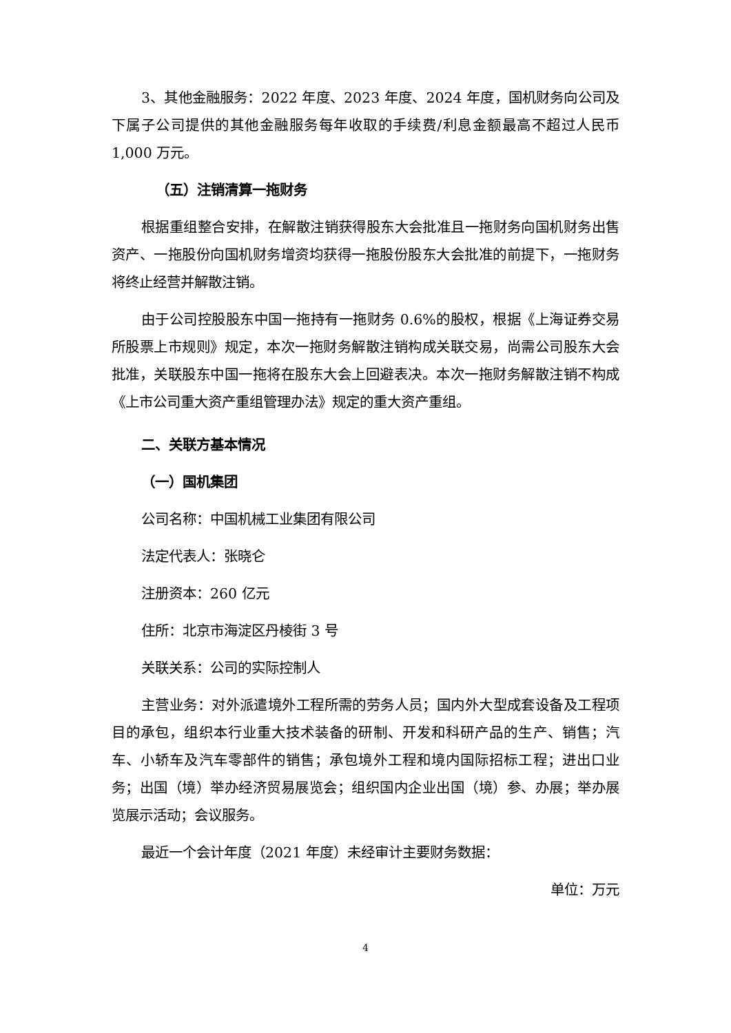3、其他金融服务：2022 年度、2023 年度、2024 年度，国机财务向公司及下属子公司提供的其他金融服务每年收取的手续费/利息金额最高不超过人民币 1,000 万元。
（五）注销清算一拖财务
根据重组整合安排，在解散注销获得股东大会批准且一拖财务向国机财务出售资产、一拖股份向国机财务增资均获得一拖股份股东大会批准的前提下，一拖财务将终止经营并解散注销。
由于公司控股股东中国一拖持有一拖财务 0.6%的股权，根据《上海证券交易所股票上市规则》规定，本次一拖财务解散注销构成关联交易，尚需公司股东大会批准，关联股东中国一拖将在股东大会上回避表决。本次一拖财务解散注销不构成《上市公司重大资产重组管理办法》规定的重大资产重组。
二、关联方基本情况
（一）国机集团
公司名称：中国机械工业集团有限公司
法定代表人：张晓仑
注册资本：260 亿元
住所：北京市海淀区丹棱街 3 号
关联关系：公司的实际控制人
主营业务：对外派遣境外工程所需的劳务人员；国内外大型成套设备及工程项目的承包，组织本行业重大技术装备的研制、开发和科研产品的生产、销售；汽车、小轿车及汽车零部件的销售；承包境外工程和境内国际招标工程；进出口业务；出国（境）举办经济贸易展览会；组织国内企业出国（境）参、办展；举办展览展示活动；会议服务。
最近一个会计年度（2021 年度）未经审计主要财务数据：
单位：万元
4